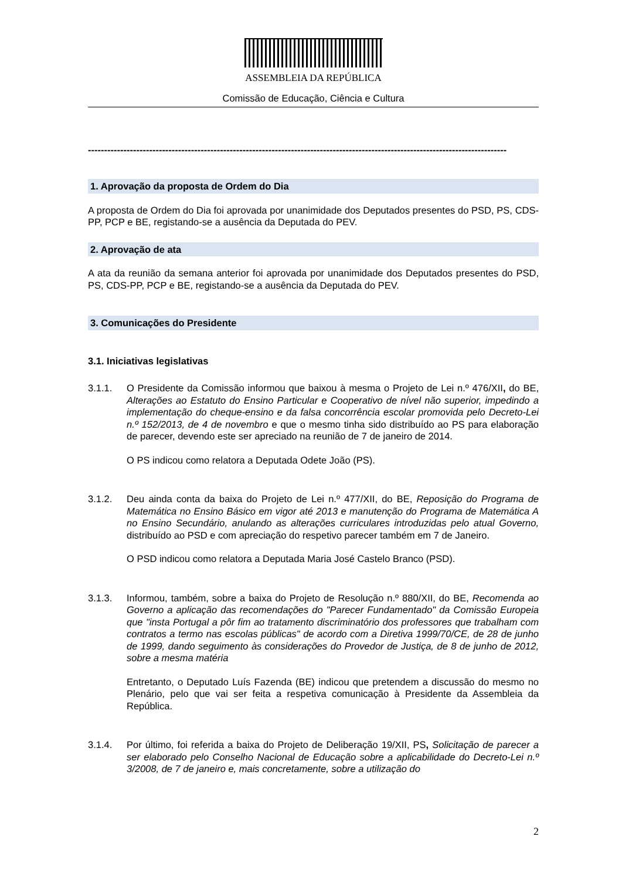ASSEMBLEIA DA REPÚBLICA
Comissão de Educação, Ciência e Cultura
----------------------------------------------------------------------------------------------------------------------------------
1. Aprovação da proposta de Ordem do Dia
A proposta de Ordem do Dia foi aprovada por unanimidade dos Deputados presentes do PSD, PS, CDS-PP, PCP e BE, registando-se a ausência da Deputada do PEV.
2. Aprovação de ata
A ata da reunião da semana anterior foi aprovada por unanimidade dos Deputados presentes do PSD, PS, CDS-PP, PCP e BE, registando-se a ausência da Deputada do PEV.
3. Comunicações do Presidente
3.1. Iniciativas legislativas
3.1.1. O Presidente da Comissão informou que baixou à mesma o Projeto de Lei n.º 476/XII, do BE, Alterações ao Estatuto do Ensino Particular e Cooperativo de nível não superior, impedindo a implementação do cheque-ensino e da falsa concorrência escolar promovida pelo Decreto-Lei n.º 152/2013, de 4 de novembro e que o mesmo tinha sido distribuído ao PS para elaboração de parecer, devendo este ser apreciado na reunião de 7 de janeiro de 2014.
O PS indicou como relatora a Deputada Odete João (PS).
3.1.2. Deu ainda conta da baixa do Projeto de Lei n.º 477/XII, do BE, Reposição do Programa de Matemática no Ensino Básico em vigor até 2013 e manutenção do Programa de Matemática A no Ensino Secundário, anulando as alterações curriculares introduzidas pelo atual Governo, distribuído ao PSD e com apreciação do respetivo parecer também em 7 de Janeiro.
O PSD indicou como relatora a Deputada Maria José Castelo Branco (PSD).
3.1.3. Informou, também, sobre a baixa do Projeto de Resolução n.º 880/XII, do BE, Recomenda ao Governo a aplicação das recomendações do "Parecer Fundamentado" da Comissão Europeia que "insta Portugal a pôr fim ao tratamento discriminatório dos professores que trabalham com contratos a termo nas escolas públicas" de acordo com a Diretiva 1999/70/CE, de 28 de junho de 1999, dando seguimento às considerações do Provedor de Justiça, de 8 de junho de 2012, sobre a mesma matéria
Entretanto, o Deputado Luís Fazenda (BE) indicou que pretendem a discussão do mesmo no Plenário, pelo que vai ser feita a respetiva comunicação à Presidente da Assembleia da República.
3.1.4. Por último, foi referida a baixa do Projeto de Deliberação 19/XII, PS, Solicitação de parecer a ser elaborado pelo Conselho Nacional de Educação sobre a aplicabilidade do Decreto-Lei n.º 3/2008, de 7 de janeiro e, mais concretamente, sobre a utilização do
2